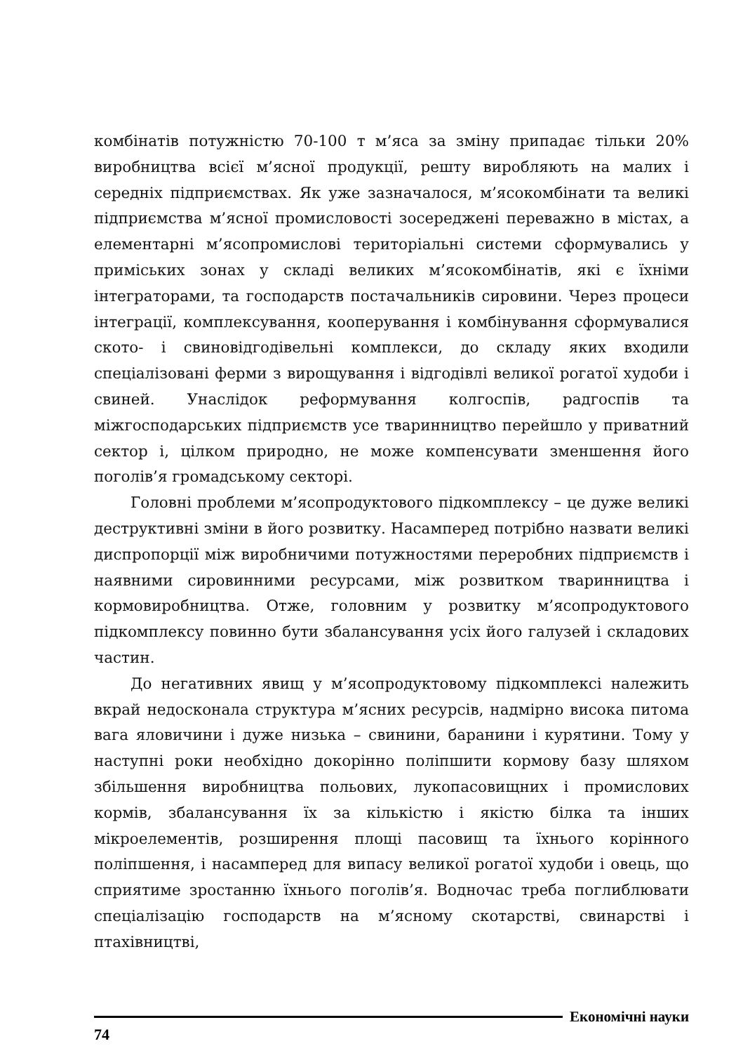комбінатів потужністю 70-100 т м’яса за зміну припадає тільки 20% виробництва всієї м’ясної продукції, решту виробляють на малих і середніх підприємствах. Як уже зазначалося, м’ясокомбінати та великі підприємства м’ясної промисловості зосереджені переважно в містах, а елементарні м’ясопромислові територіальні системи сформувались у приміських зонах у складі великих м’ясокомбінатів, які є їхніми інтеграторами, та господарств постачальників сировини. Через процеси інтеграції, комплексування, кооперування і комбінування сформувалися ското- і свиновідгодівельні комплекси, до складу яких входили спеціалізовані ферми з вирощування і відгодівлі великої рогатої худоби і свиней. Унаслідок реформування колгоспів, радгоспів та міжгосподарських підприємств усе тваринництво перейшло у приватний сектор і, цілком природно, не може компенсувати зменшення його поголів’я громадському секторі.
Головні проблеми м’ясопродуктового підкомплексу – це дуже великі деструктивні зміни в його розвитку. Насамперед потрібно назвати великі диспропорції між виробничими потужностями переробних підприємств і наявними сировинними ресурсами, між розвитком тваринництва і кормовиробництва. Отже, головним у розвитку м’ясопродуктового підкомплексу повинно бути збалансування усіх його галузей і складових частин.
До негативних явищ у м’ясопродуктовому підкомплексі належить вкрай недосконала структура м’ясних ресурсів, надмірно висока питома вага яловичини і дуже низька – свинини, баранини і курятини. Тому у наступні роки необхідно докорінно поліпшити кормову базу шляхом збільшення виробництва польових, лукопасовищних і промислових кормів, збалансування їх за кількістю і якістю білка та інших мікроелементів, розширення площі пасовищ та їхнього корінного поліпшення, і насамперед для випасу великої рогатої худоби і овець, що сприятиме зростанню їхнього поголів’я. Водночас треба поглиблювати спеціалізацію господарств на м’ясному скотарстві, свинарстві і птахівництві,
Економічні науки
74